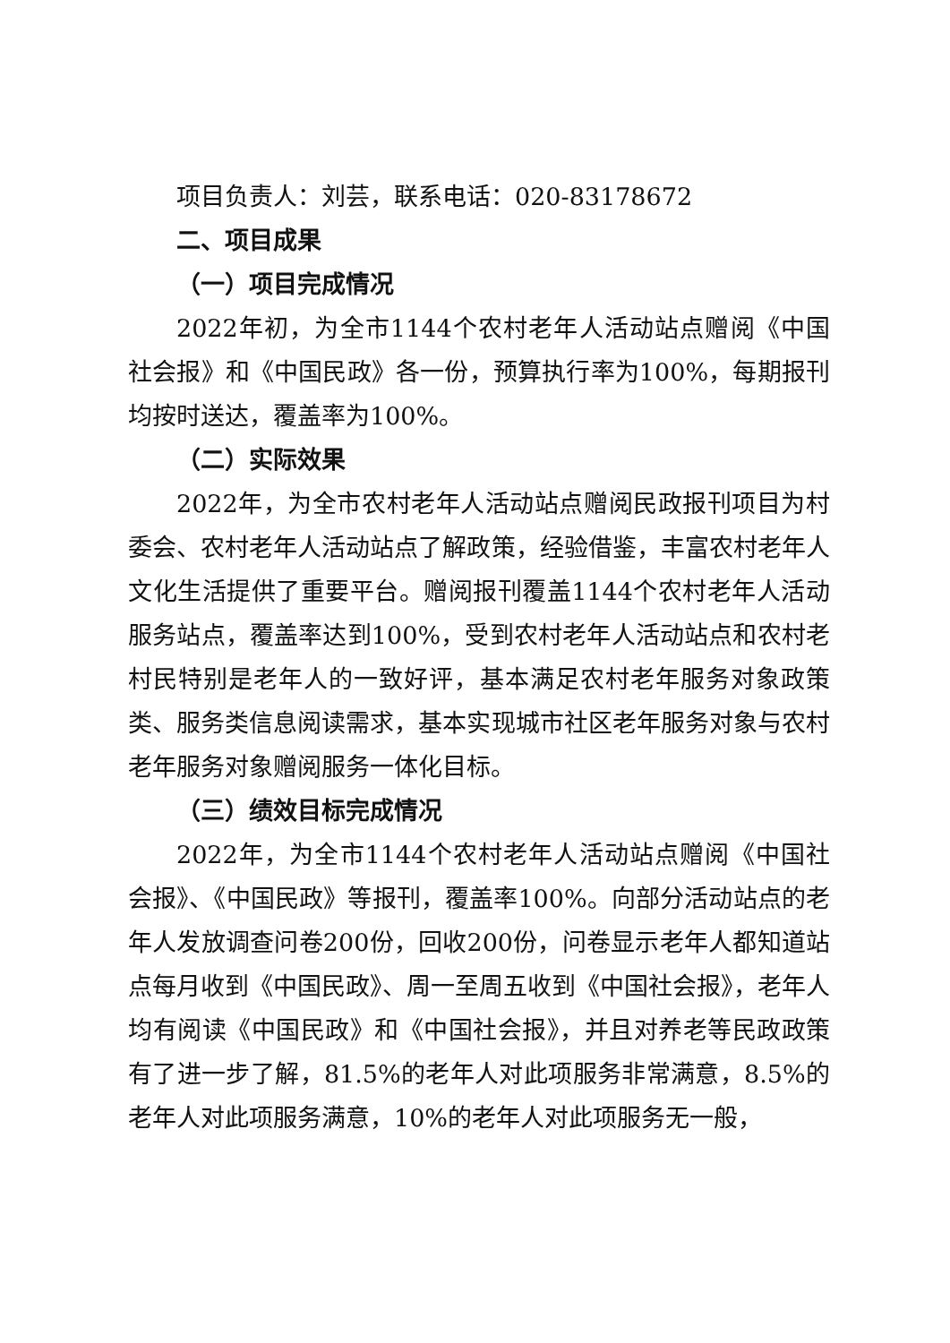项目负责人：刘芸，联系电话：020-83178672
二、项目成果
（一）项目完成情况
2022年初，为全市1144个农村老年人活动站点赠阅《中国社会报》和《中国民政》各一份，预算执行率为100%，每期报刊均按时送达，覆盖率为100%。
（二）实际效果
2022年，为全市农村老年人活动站点赠阅民政报刊项目为村委会、农村老年人活动站点了解政策，经验借鉴，丰富农村老年人文化生活提供了重要平台。赠阅报刊覆盖1144个农村老年人活动服务站点，覆盖率达到100%，受到农村老年人活动站点和农村老村民特别是老年人的一致好评，基本满足农村老年服务对象政策类、服务类信息阅读需求，基本实现城市社区老年服务对象与农村老年服务对象赠阅服务一体化目标。
（三）绩效目标完成情况
2022年，为全市1144个农村老年人活动站点赠阅《中国社会报》、《中国民政》等报刊，覆盖率100%。向部分活动站点的老年人发放调查问卷200份，回收200份，问卷显示老年人都知道站点每月收到《中国民政》、周一至周五收到《中国社会报》，老年人均有阅读《中国民政》和《中国社会报》，并且对养老等民政政策有了进一步了解，81.5%的老年人对此项服务非常满意，8.5%的老年人对此项服务满意，10%的老年人对此项服务无一般，